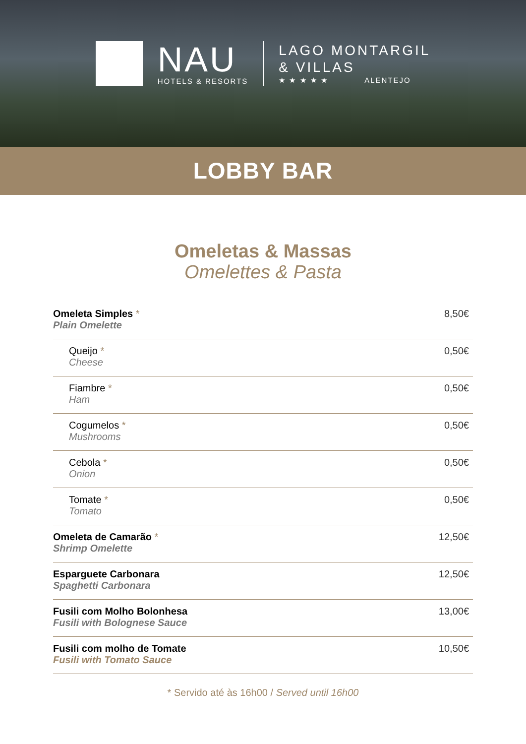NAU
HOTELS & RESORTS
LAGO MONTARGIL
& VILLAS
★ ★ ★ ★ ★ ALENTEJO
LOBBY BAR
Omeletas & Massas
Omelettes & Pasta
| Omeleta Simples * Plain Omelette | 8,50€ |
| Queijo * Cheese | 0,50€ |
| Fiambre * Ham | 0,50€ |
| Cogumelos * Mushrooms | 0,50€ |
| Cebola * Onion | 0,50€ |
| Tomate * Tomato | 0,50€ |
| Omeleta de Camarão * Shrimp Omelette | 12,50€ |
| Esparguete Carbonara Spaghetti Carbonara | 12,50€ |
| Fusili com Molho Bolonhesa Fusili with Bolognese Sauce | 13,00€ |
| Fusili com molho de Tomate Fusili with Tomato Sauce | 10,50€ |
* Servido até às 16h00 / Served until 16h00